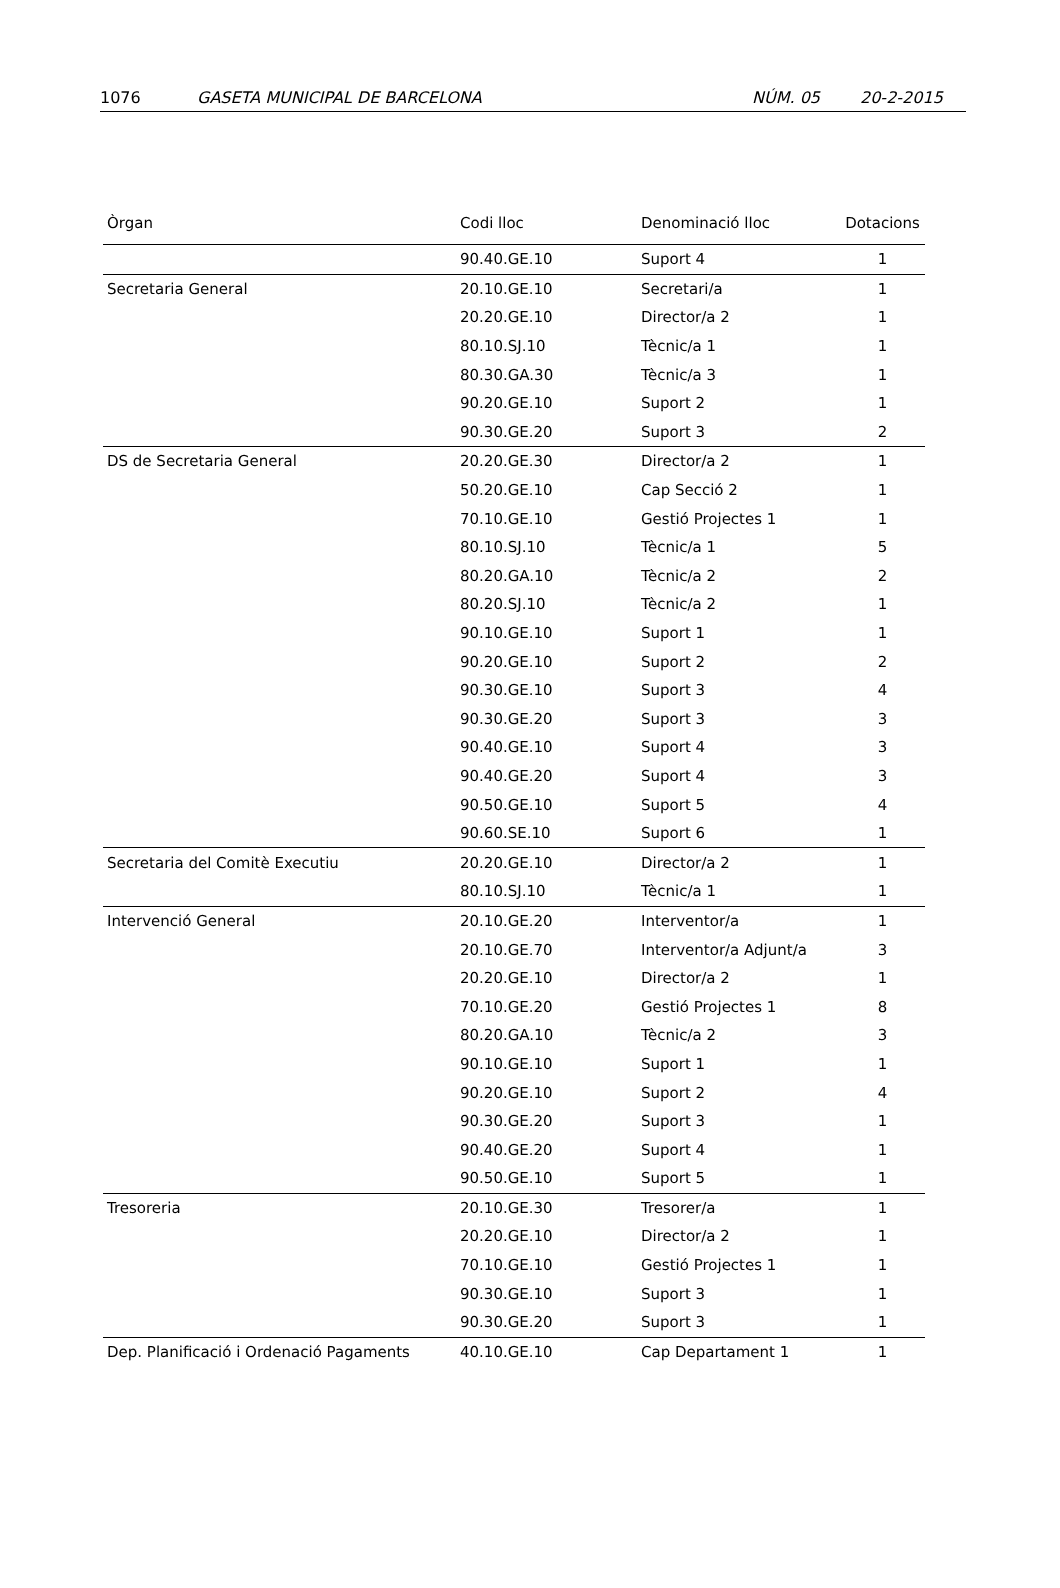1076 GASETA MUNICIPAL DE BARCELONA NÚM. 05 20-2-2015
| Òrgan | Codi lloc | Denominació lloc | Dotacions |
| --- | --- | --- | --- |
| | 90.40.GE.10 | Suport 4 | 1 |
| Secretaria General | 20.10.GE.10 | Secretari/a | 1 |
| | 20.20.GE.10 | Director/a 2 | 1 |
| | 80.10.SJ.10 | Tècnic/a 1 | 1 |
| | 80.30.GA.30 | Tècnic/a 3 | 1 |
| | 90.20.GE.10 | Suport 2 | 1 |
| | 90.30.GE.20 | Suport 3 | 2 |
| DS de Secretaria General | 20.20.GE.30 | Director/a 2 | 1 |
| | 50.20.GE.10 | Cap Secció 2 | 1 |
| | 70.10.GE.10 | Gestió Projectes 1 | 1 |
| | 80.10.SJ.10 | Tècnic/a 1 | 5 |
| | 80.20.GA.10 | Tècnic/a 2 | 2 |
| | 80.20.SJ.10 | Tècnic/a 2 | 1 |
| | 90.10.GE.10 | Suport 1 | 1 |
| | 90.20.GE.10 | Suport 2 | 2 |
| | 90.30.GE.10 | Suport 3 | 4 |
| | 90.30.GE.20 | Suport 3 | 3 |
| | 90.40.GE.10 | Suport 4 | 3 |
| | 90.40.GE.20 | Suport 4 | 3 |
| | 90.50.GE.10 | Suport 5 | 4 |
| | 90.60.SE.10 | Suport 6 | 1 |
| Secretaria del Comitè Executiu | 20.20.GE.10 | Director/a 2 | 1 |
| | 80.10.SJ.10 | Tècnic/a 1 | 1 |
| Intervenció General | 20.10.GE.20 | Interventor/a | 1 |
| | 20.10.GE.70 | Interventor/a Adjunt/a | 3 |
| | 20.20.GE.10 | Director/a 2 | 1 |
| | 70.10.GE.20 | Gestió Projectes 1 | 8 |
| | 80.20.GA.10 | Tècnic/a 2 | 3 |
| | 90.10.GE.10 | Suport 1 | 1 |
| | 90.20.GE.10 | Suport 2 | 4 |
| | 90.30.GE.20 | Suport 3 | 1 |
| | 90.40.GE.20 | Suport 4 | 1 |
| | 90.50.GE.10 | Suport 5 | 1 |
| Tresoreria | 20.10.GE.30 | Tresorer/a | 1 |
| | 20.20.GE.10 | Director/a 2 | 1 |
| | 70.10.GE.10 | Gestió Projectes 1 | 1 |
| | 90.30.GE.10 | Suport 3 | 1 |
| | 90.30.GE.20 | Suport 3 | 1 |
| Dep. Planificació i Ordenació Pagaments | 40.10.GE.10 | Cap Departament 1 | 1 |